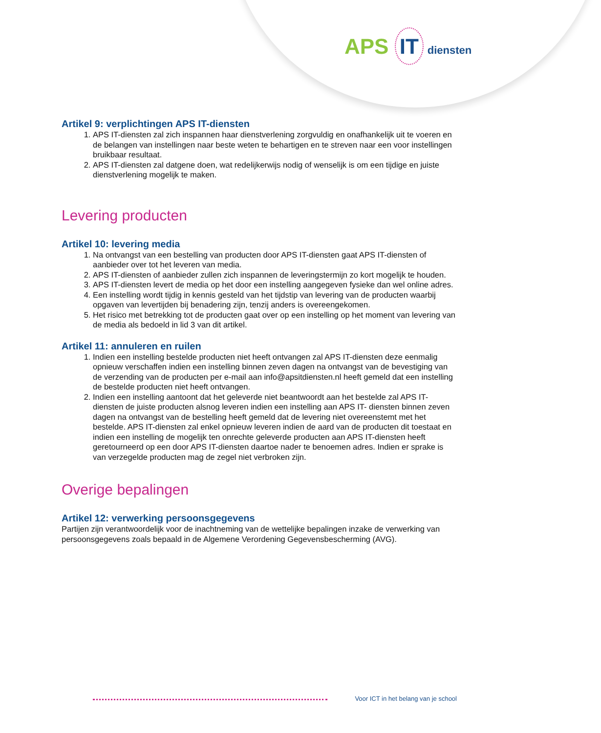APS IT diensten
Artikel 9: verplichtingen APS IT-diensten
1. APS IT-diensten zal zich inspannen haar dienstverlening zorgvuldig en onafhankelijk uit te voeren en de belangen van instellingen naar beste weten te behartigen en te streven naar een voor instellingen bruikbaar resultaat.
2. APS IT-diensten zal datgene doen, wat redelijkerwijs nodig of wenselijk is om een tijdige en juiste dienstverlening mogelijk te maken.
Levering producten
Artikel 10: levering media
1. Na ontvangst van een bestelling van producten door APS IT-diensten gaat APS IT-diensten of aanbieder over tot het leveren van media.
2. APS IT-diensten of aanbieder zullen zich inspannen de leveringstermijn zo kort mogelijk te houden.
3. APS IT-diensten levert de media op het door een instelling aangegeven fysieke dan wel online adres.
4. Een instelling wordt tijdig in kennis gesteld van het tijdstip van levering van de producten waarbij opgaven van levertijden bij benadering zijn, tenzij anders is overeengekomen.
5. Het risico met betrekking tot de producten gaat over op een instelling op het moment van levering van de media als bedoeld in lid 3 van dit artikel.
Artikel 11: annuleren en ruilen
1. Indien een instelling bestelde producten niet heeft ontvangen zal APS IT-diensten deze eenmalig opnieuw verschaffen indien een instelling binnen zeven dagen na ontvangst van de bevestiging van de verzending van de producten per e-mail aan info@apsitdiensten.nl heeft gemeld dat een instelling de bestelde producten niet heeft ontvangen.
2. Indien een instelling aantoont dat het geleverde niet beantwoordt aan het bestelde zal APS IT-diensten de juiste producten alsnog leveren indien een instelling aan APS IT- diensten binnen zeven dagen na ontvangst van de bestelling heeft gemeld dat de levering niet overeenstemt met het bestelde. APS IT-diensten zal enkel opnieuw leveren indien de aard van de producten dit toestaat en indien een instelling de mogelijk ten onrechte geleverde producten aan APS IT-diensten heeft geretourneerd op een door APS IT-diensten daartoe nader te benoemen adres. Indien er sprake is van verzegelde producten mag de zegel niet verbroken zijn.
Overige bepalingen
Artikel 12: verwerking persoonsgegevens
Partijen zijn verantwoordelijk voor de inachtneming van de wettelijke bepalingen inzake de verwerking van persoonsgegevens zoals bepaald in de Algemene Verordening Gegevensbescherming (AVG).
Voor ICT in het belang van je school